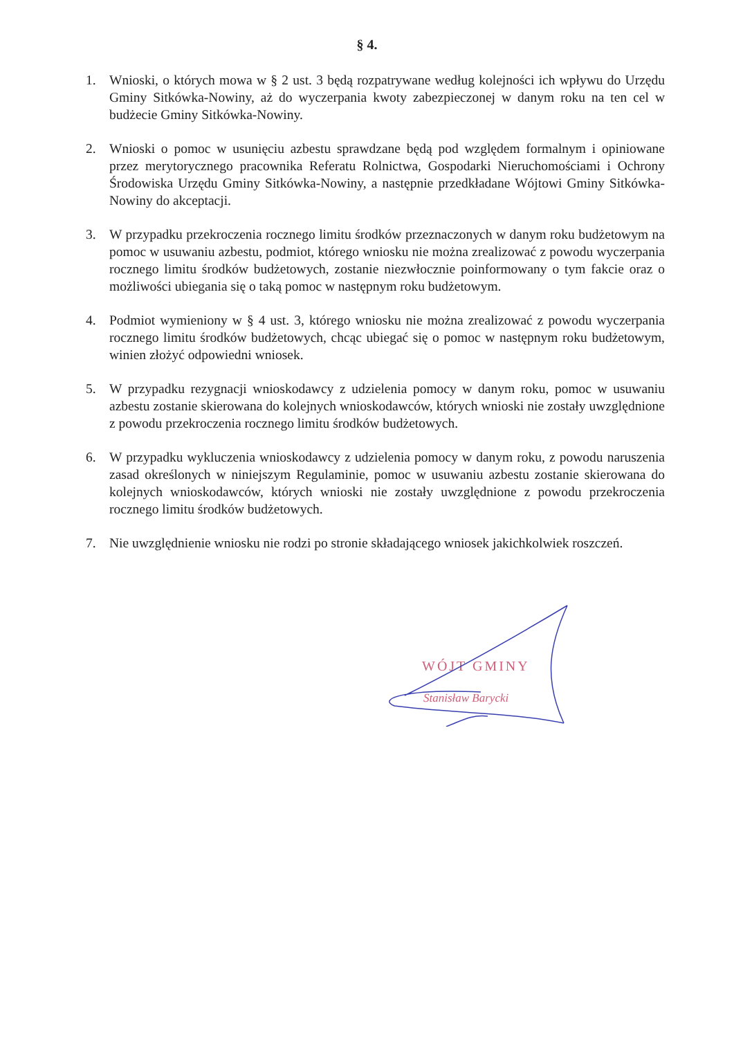§ 4.
1. Wnioski, o których mowa w § 2 ust. 3 będą rozpatrywane według kolejności ich wpływu do Urzędu Gminy Sitkówka-Nowiny, aż do wyczerpania kwoty zabezpieczonej w danym roku na ten cel w budżecie Gminy Sitkówka-Nowiny.
2. Wnioski o pomoc w usunięciu azbestu sprawdzane będą pod względem formalnym i opiniowane przez merytorycznego pracownika Referatu Rolnictwa, Gospodarki Nieruchomościami i Ochrony Środowiska Urzędu Gminy Sitkówka-Nowiny, a następnie przedkładane Wójtowi Gminy Sitkówka-Nowiny do akceptacji.
3. W przypadku przekroczenia rocznego limitu środków przeznaczonych w danym roku budżetowym na pomoc w usuwaniu azbestu, podmiot, którego wniosku nie można zrealizować z powodu wyczerpania rocznego limitu środków budżetowych, zostanie niezwłocznie poinformowany o tym fakcie oraz o możliwości ubiegania się o taką pomoc w następnym roku budżetowym.
4. Podmiot wymieniony w § 4 ust. 3, którego wniosku nie można zrealizować z powodu wyczerpania rocznego limitu środków budżetowych, chcąc ubiegać się o pomoc w następnym roku budżetowym, winien złożyć odpowiedni wniosek.
5. W przypadku rezygnacji wnioskodawcy z udzielenia pomocy w danym roku, pomoc w usuwaniu azbestu zostanie skierowana do kolejnych wnioskodawców, których wnioski nie zostały uwzględnione z powodu przekroczenia rocznego limitu środków budżetowych.
6. W przypadku wykluczenia wnioskodawcy z udzielenia pomocy w danym roku, z powodu naruszenia zasad określonych w niniejszym Regulaminie, pomoc w usuwaniu azbestu zostanie skierowana do kolejnych wnioskodawców, których wnioski nie zostały uwzględnione z powodu przekroczenia rocznego limitu środków budżetowych.
7. Nie uwzględnienie wniosku nie rodzi po stronie składającego wniosek jakichkolwiek roszczeń.
WÓJT GMINY
Stanisław Barycki